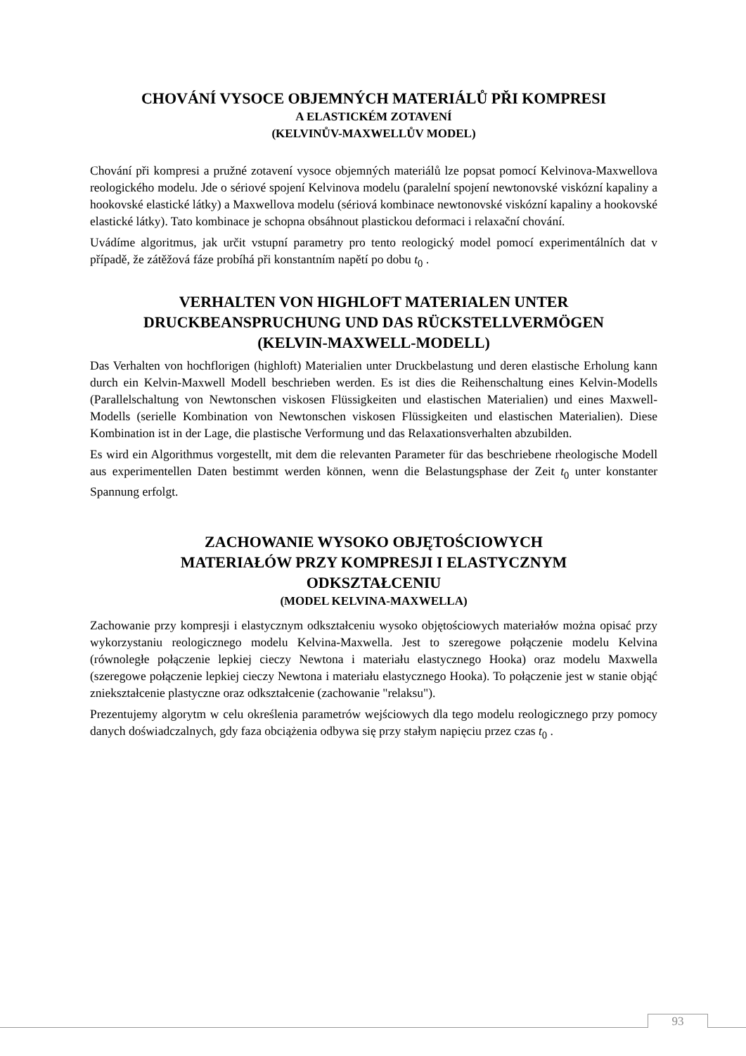CHOVÁNÍ VYSOCE OBJEMNÝCH MATERIÁLŮ PŘI KOMPRESI
A ELASTICKÉM ZOTAVENÍ
(KELVINŮV-MAXWELLŮV MODEL)
Chování při kompresi a pružné zotavení vysoce objemných materiálů lze popsat pomocí Kelvinova-Maxwellova reologického modelu. Jde o sériové spojení Kelvinova modelu (paralelní spojení newtonovské viskózní kapaliny a hookovské elastické látky) a Maxwellova modelu (sériová kombinace newtonovské viskózní kapaliny a hookovské elastické látky). Tato kombinace je schopna obsáhnout plastickou deformaci i relaxační chování.
Uvádíme algoritmus, jak určit vstupní parametry pro tento reologický model pomocí experimentálních dat v případě, že zátěžová fáze probíhá při konstantním napětí po dobu t<sub>0</sub> .
VERHALTEN VON HIGHLOFT MATERIALEN UNTER
DRUCKBEANSPRUCHUNG UND DAS RÜCKSTELLVERMÖGEN
(KELVIN-MAXWELL-MODELL)
Das Verhalten von hochflorigen (highloft) Materialien unter Druckbelastung und deren elastische Erholung kann durch ein Kelvin-Maxwell Modell beschrieben werden. Es ist dies die Reihenschaltung eines Kelvin-Modells (Parallelschaltung von Newtonschen viskosen Flüssigkeiten und elastischen Materialien) und eines Maxwell-Modells (serielle Kombination von Newtonschen viskosen Flüssigkeiten und elastischen Materialien). Diese Kombination ist in der Lage, die plastische Verformung und das Relaxationsverhalten abzubilden.
Es wird ein Algorithmus vorgestellt, mit dem die relevanten Parameter für das beschriebene rheologische Modell aus experimentellen Daten bestimmt werden können, wenn die Belastungsphase der Zeit t<sub>0</sub> unter konstanter Spannung erfolgt.
ZACHOWANIE WYSOKO OBJĘTOŚCIOWYCH
MATERIAŁÓW PRZY KOMPRESJI I ELASTYCZNYM
ODKSZTAŁCENIU
(MODEL KELVINA-MAXWELLA)
Zachowanie przy kompresji i elastycznym odkształceniu wysoko objętościowych materiałów można opisać przy wykorzystaniu reologicznego modelu Kelvina-Maxwella. Jest to szeregowe połączenie modelu Kelvina (równoległe połączenie lepkiej cieczy Newtona i materiału elastycznego Hooka) oraz modelu Maxwella (szeregowe połączenie lepkiej cieczy Newtona i materiału elastycznego Hooka). To połączenie jest w stanie objąć zniekształcenie plastyczne oraz odkształcenie (zachowanie "relaksu").
Prezentujemy algorytm w celu określenia parametrów wejściowych dla tego modelu reologicznego przy pomocy danych doświadczalnych, gdy faza obciążenia odbywa się przy stałym napięciu przez czas t<sub>0</sub> .
93